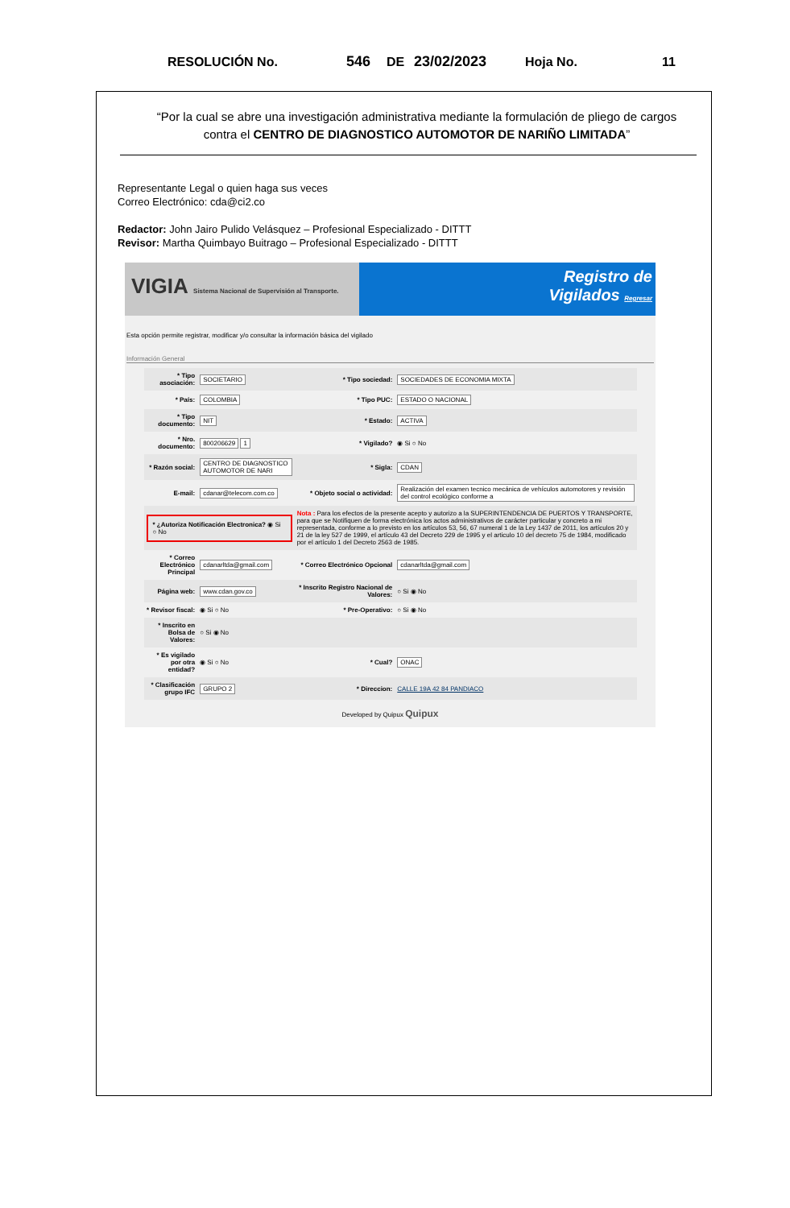RESOLUCIÓN No. 546 DE 23/02/2023 Hoja No. 11
“Por la cual se abre una investigación administrativa mediante la formulación de pliego de cargos contra el CENTRO DE DIAGNOSTICO AUTOMOTOR DE NARIÑO LIMITADA”
Representante Legal o quien haga sus veces
Correo Electrónico: cda@ci2.co
Redactor: John Jairo Pulido Velásquez – Profesional Especializado - DITTT
Revisor: Martha Quimbayo Buitrago – Profesional Especializado - DITTT
VIGIA Sistema Nacional de Supervisión al Transporte.
Registro de
Vigilados Regresar
Esta opción permite registrar, modificar y/o consultar la información básica del vigilado
Información General
| * Tipo asociación: | SOCIETARIO | * Tipo sociedad: | SOCIEDADES DE ECONOMIA MIXTA |
| * País: | COLOMBIA | * Tipo PUC: | ESTADO O NACIONAL |
| * Tipo documento: | NIT | * Estado: | ACTIVA |
| * Nro. documento: | 800206629 1 | * Vigilado? | ◉ Si ○ No |
| * Razón social: | CENTRO DE DIAGNOSTICO AUTOMOTOR DE NARI | * Sigla: | CDAN |
| E-mail: | cdanar@telecom.com.co | * Objeto social o actividad: | Realización del examen tecnico mecánica de vehículos automotores y revisión del control ecológico conforme a |
| * ¿Autoriza Notificación Electronica? ◉ Si ○ No | | Nota : Para los efectos de la presente acepto y autorizo a la SUPERINTENDENCIA DE PUERTOS Y TRANSPORTE, para que se Notifiquen de forma electrónica los actos administrativos de carácter particular y concreto a mi representada, conforme a lo previsto en los artículos 53, 56, 67 numeral 1 de la Ley 1437 de 2011, los artículos 20 y 21 de la ley 527 de 1999, el artículo 43 del Decreto 229 de 1995 y el articulo 10 del decreto 75 de 1984, modificado por el artículo 1 del Decreto 2563 de 1985. | |
| * Correo Electrónico Principal | cdanarltda@gmail.com | * Correo Electrónico Opcional | cdanarltda@gmail.com |
| Página web: | www.cdan.gov.co | * Inscrito Registro Nacional de Valores: | ○ Si ◉ No |
| * Revisor fiscal: | ◉ Si ○ No | * Pre-Operativo: | ○ Si ◉ No |
| * Inscrito en Bolsa de Valores: | ○ Si ◉ No | | |
| * Es vigilado por otra entidad? | ◉ Si ○ No | * Cual? | ONAC |
| * Clasificación grupo IFC | GRUPO 2 | * Direccion: | CALLE 19A 42 84 PANDIACO |
Developed by Quipux Quipux